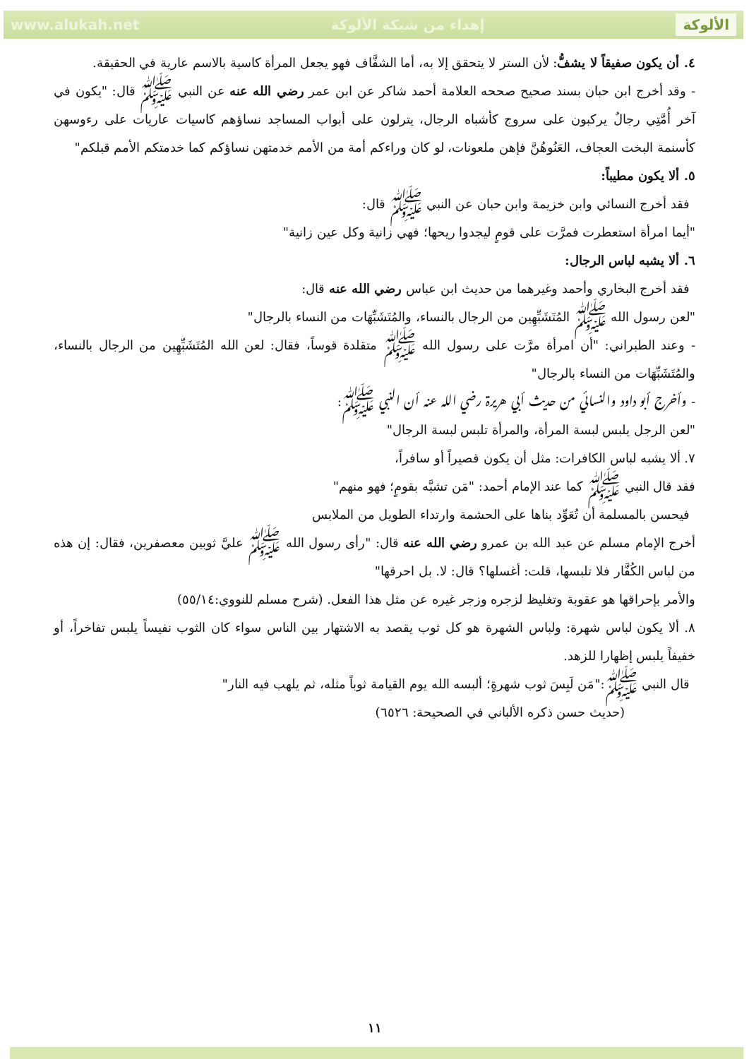www.alukah.net إهداء من شبكة الألوكة الألوكة
٤. أن يكون صفيقاً لا يشفُّ: لأن الستر لا يتحقق إلا به، أما الشفَّاف فهو يجعل المرأة كاسية بالاسم عارية في الحقيقة.
- وقد أخرج ابن حبان بسند صحيح صححه العلامة أحمد شاكر عن ابن عمر رضي الله عنه عن النبي ﷺ قال: "يكون في آخر أُمَّتِي رجالٌ يركبون على سروج كأشباه الرجال، يترلون على أبواب المساجد نساؤهم كاسيات عاريات على رءوسهن كأسنمة البخت العجاف، العَنُوهُنَّ فإهن ملعونات، لو كان وراءكم أمة من الأمم خدمتهن نساؤكم كما خدمتكم الأمم قبلكم"
٥. ألا يكون مطيباً:
فقد أخرج النسائي وابن خزيمة وابن حبان عن النبي ﷺ قال:
"أيما امرأة استعطرت فمرَّت على قومٍ ليجدوا ريحها؛ فهي زانية وكل عين زانية"
٦. ألا يشبه لباس الرجال:
فقد أخرج البخاري وأحمد وغيرهما من حديث ابن عباس رضي الله عنه قال:
"لعن رسول الله ﷺ المُتَشَبِّهِين من الرجال بالنساء، والمُتَشَبِّهَات من النساء بالرجال"
- وعند الطبراني: "أن امرأة مرَّت على رسول الله ﷺ متقلدة قوساً، فقال: لعن الله المُتَشَبِّهِين من الرجال بالنساء، والمُتَشَبِّهَات من النساء بالرجال"
- وأخرج أبو داود والنسائي من حديث أبي هريرة رضي الله عنه أن النبي ﷺ:
"لعن الرجل يلبس لبسة المرأة، والمرأة تلبس لبسة الرجال"
٧. ألا يشبه لباس الكافرات: مثل أن يكون قصيراً أو سافراً،
فقد قال النبي ﷺ كما عند الإمام أحمد: "مَن تشبَّه بقومٍ؛ فهو منهم"
فيحسن بالمسلمة أن تُعَوِّد بناها على الحشمة وارتداء الطويل من الملابس
أخرج الإمام مسلم عن عبد الله بن عمرو رضي الله عنه قال: "رأى رسول الله ﷺ عليَّ ثوبين معصفرين، فقال: إن هذه من لباس الكُفَّار فلا تلبسها، قلت: أغسلها؟ قال: لا. بل احرقها"
والأمر بإحراقها هو عقوبة وتغليظ لزجره وزجر غيره عن مثل هذا الفعل. (شرح مسلم للنووي:٥٥/١٤)
٨. ألا يكون لباس شهرة: ولباس الشهرة هو كل ثوب يقصد به الاشتهار بين الناس سواء كان الثوب نفيساً يلبس تفاخراً، أو خفيفاً يلبس إظهارا للزهد.
قال النبي ﷺ:"مَن لَبِسَ ثوب شهرةٍ؛ ألبسه الله يوم القيامة ثوباً مثله، ثم يلهب فيه النار"
(حديث حسن ذكره الألباني في الصحيحة: ٦٥٢٦)
١١